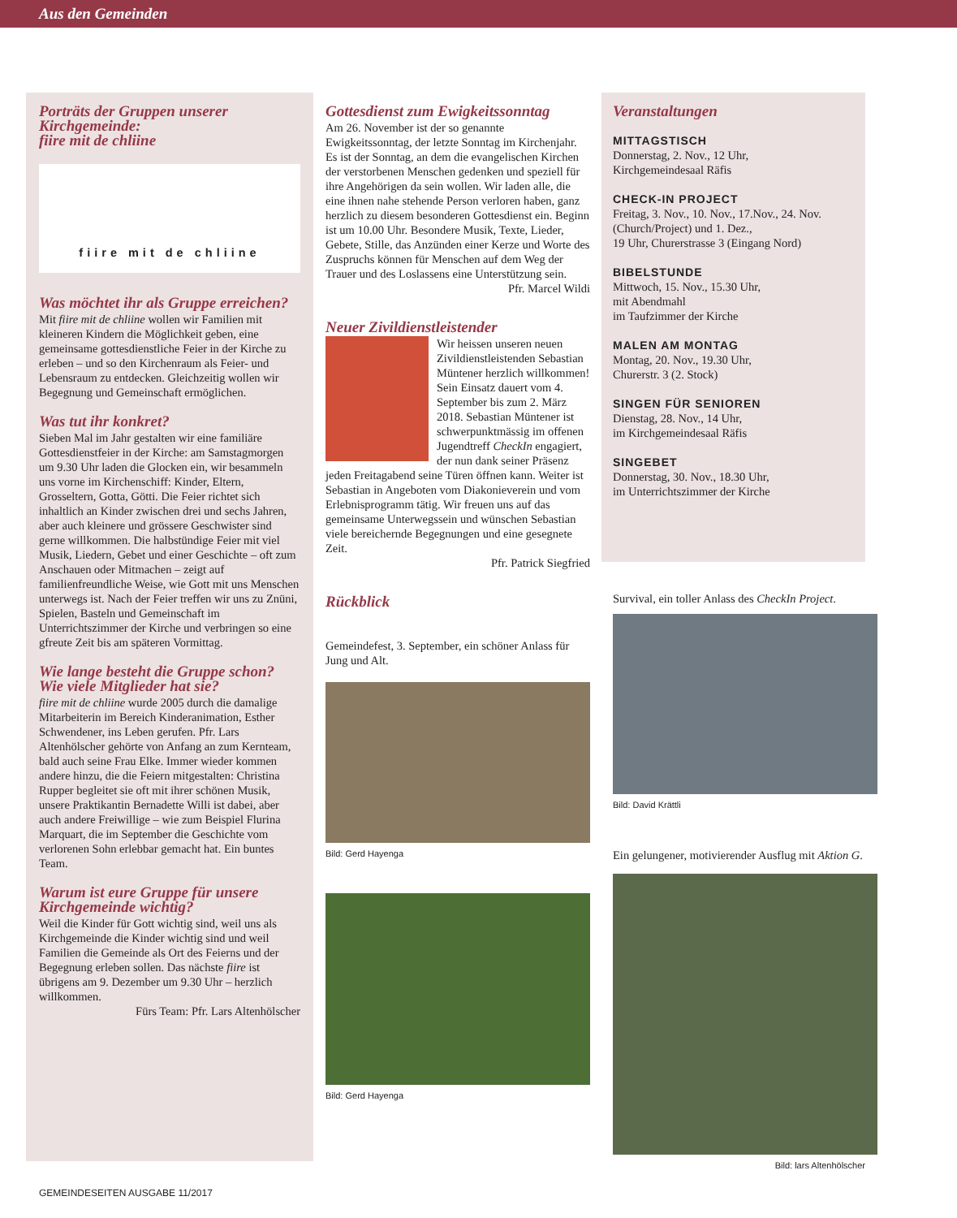Aus den Gemeinden
Porträts der Gruppen unserer Kirchgemeinde:
fiire mit de chliine
fiire mit de chliine
Was möchtet ihr als Gruppe erreichen?
Mit fiire mit de chliine wollen wir Familien mit kleineren Kindern die Möglichkeit geben, eine gemeinsame gottesdienstliche Feier in der Kirche zu erleben – und so den Kirchenraum als Feier- und Lebensraum zu entdecken. Gleichzeitig wollen wir Begegnung und Gemeinschaft ermöglichen.
Was tut ihr konkret?
Sieben Mal im Jahr gestalten wir eine familiäre Gottesdienstfeier in der Kirche: am Samstagmorgen um 9.30 Uhr laden die Glocken ein, wir besammeln uns vorne im Kirchenschiff: Kinder, Eltern, Grosseltern, Gotta, Götti. Die Feier richtet sich inhaltlich an Kinder zwischen drei und sechs Jahren, aber auch kleinere und grössere Geschwister sind gerne willkommen. Die halbstündige Feier mit viel Musik, Liedern, Gebet und einer Geschichte – oft zum Anschauen oder Mitmachen – zeigt auf familienfreundliche Weise, wie Gott mit uns Menschen unterwegs ist. Nach der Feier treffen wir uns zu Znüni, Spielen, Basteln und Gemeinschaft im Unterrichtszimmer der Kirche und verbringen so eine gfreute Zeit bis am späteren Vormittag.
Wie lange besteht die Gruppe schon? Wie viele Mitglieder hat sie?
fiire mit de chliine wurde 2005 durch die damalige Mitarbeiterin im Bereich Kinderanimation, Esther Schwendener, ins Leben gerufen. Pfr. Lars Altenhölscher gehörte von Anfang an zum Kernteam, bald auch seine Frau Elke. Immer wieder kommen andere hinzu, die die Feiern mitgestalten: Christina Rupper begleitet sie oft mit ihrer schönen Musik, unsere Praktikantin Bernadette Willi ist dabei, aber auch andere Freiwillige – wie zum Beispiel Flurina Marquart, die im September die Geschichte vom verlorenen Sohn erlebbar gemacht hat. Ein buntes Team.
Warum ist eure Gruppe für unsere Kirchgemeinde wichtig?
Weil die Kinder für Gott wichtig sind, weil uns als Kirchgemeinde die Kinder wichtig sind und weil Familien die Gemeinde als Ort des Feierns und der Begegnung erleben sollen. Das nächste fiire ist übrigens am 9. Dezember um 9.30 Uhr – herzlich willkommen.
Fürs Team: Pfr. Lars Altenhölscher
Gottesdienst zum Ewigkeitssonntag
Am 26. November ist der so genannte Ewigkeitssonntag, der letzte Sonntag im Kirchenjahr. Es ist der Sonntag, an dem die evangelischen Kirchen der verstorbenen Menschen gedenken und speziell für ihre Angehörigen da sein wollen. Wir laden alle, die eine ihnen nahe stehende Person verloren haben, ganz herzlich zu diesem besonderen Gottesdienst ein. Beginn ist um 10.00 Uhr. Besondere Musik, Texte, Lieder, Gebete, Stille, das Anzünden einer Kerze und Worte des Zuspruchs können für Menschen auf dem Weg der Trauer und des Loslassens eine Unterstützung sein.
Pfr. Marcel Wildi
Neuer Zivildienstleistender
Wir heissen unseren neuen Zivildienstleistenden Sebastian Müntener herzlich willkommen! Sein Einsatz dauert vom 4. September bis zum 2. März 2018. Sebastian Müntener ist schwerpunktmässig im offenen Jugendtreff CheckIn engagiert, der nun dank seiner Präsenz jeden Freitagabend seine Türen öffnen kann. Weiter ist Sebastian in Angeboten vom Diakonieverein und vom Erlebnisprogramm tätig. Wir freuen uns auf das gemeinsame Unterwegssein und wünschen Sebastian viele bereichernde Begegnungen und eine gesegnete Zeit.
Pfr. Patrick Siegfried
Rückblick
Gemeindefest, 3. September, ein schöner Anlass für Jung und Alt.
Bild: Gerd Hayenga
Bild: Gerd Hayenga
Veranstaltungen
MITTAGSTISCH
Donnerstag, 2. Nov., 12 Uhr,
Kirchgemeindesaal Räfis
CHECK-IN PROJECT
Freitag, 3. Nov., 10. Nov., 17.Nov., 24. Nov. (Church/Project) und 1. Dez.,
19 Uhr, Churerstrasse 3 (Eingang Nord)
BIBELSTUNDE
Mittwoch, 15. Nov., 15.30 Uhr,
mit Abendmahl
im Taufzimmer der Kirche
MALEN AM MONTAG
Montag, 20. Nov., 19.30 Uhr,
Churerstr. 3 (2. Stock)
SINGEN FÜR SENIOREN
Dienstag, 28. Nov., 14 Uhr,
im Kirchgemeindesaal Räfis
SINGEBET
Donnerstag, 30. Nov., 18.30 Uhr,
im Unterrichtszimmer der Kirche
Survival, ein toller Anlass des CheckIn Project.
Bild: David Krättli
Ein gelungener, motivierender Ausflug mit Aktion G.
Bild: lars Altenhölscher
GEMEINDESEITEN AUSGABE 11/2017